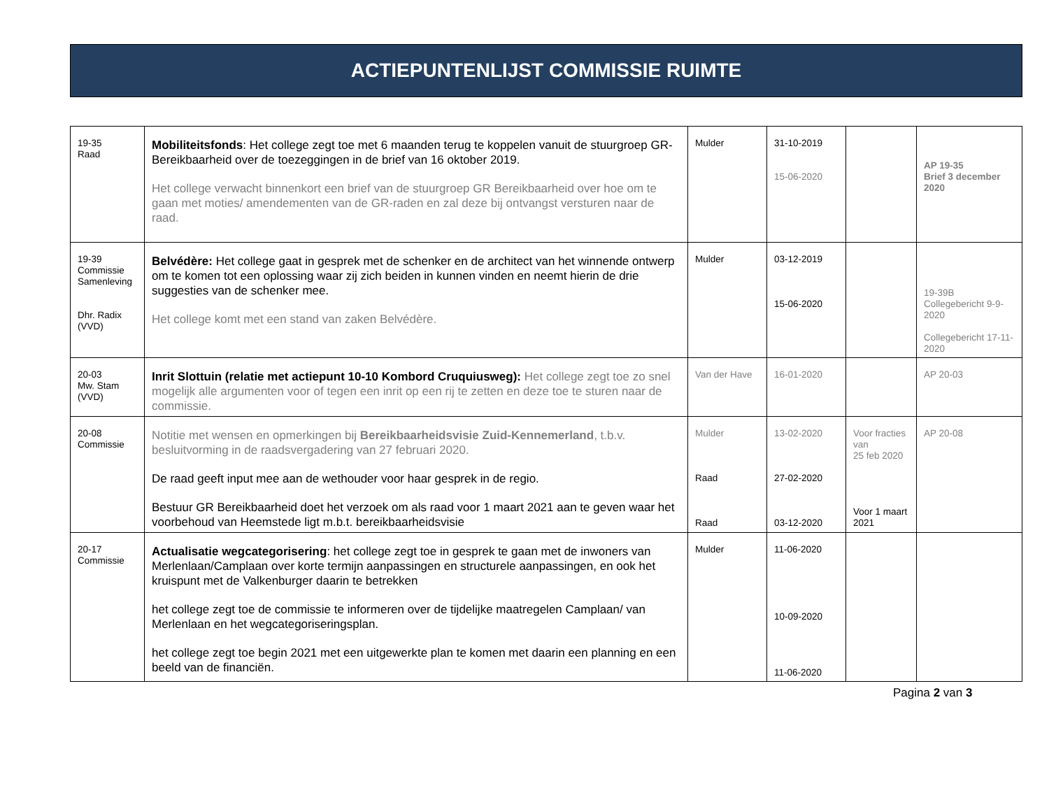ACTIEPUNTENLIJST COMMISSIE RUIMTE
| 19-35 Raad | Mobiliteitsfonds : Het college zegt toe met 6 maanden terug te koppelen vanuit de stuurgroep GR-Bereikbaarheid over de toezeggingen in de brief van 16 oktober 2019. Het college verwacht binnenkort een brief van de stuurgroep GR Bereikbaarheid over hoe om te gaan met moties/ amendementen van de GR-raden en zal deze bij ontvangst versturen naar de raad. | Mulder | 31-10-2019 15-06-2020 | | AP 19-35 Brief 3 december 2020 |
| 19-39 Commissie Samenleving Dhr. Radix (VVD) | Belvédère: Het college gaat in gesprek met de schenker en de architect van het winnende ontwerp om te komen tot een oplossing waar zij zich beiden in kunnen vinden en neemt hierin de drie suggesties van de schenker mee. Het college komt met een stand van zaken Belvédère. | Mulder | 03-12-2019 15-06-2020 | | 19-39B Collegebericht 9-9-2020 Collegebericht 17-11-2020 |
| 20-03 Mw. Stam (VVD) | Inrit Slottuin (relatie met actiepunt 10-10 Kombord Cruquiusweg): Het college zegt toe zo snel mogelijk alle argumenten voor of tegen een inrit op een rij te zetten en deze toe te sturen naar de commissie. | Van der Have | 16-01-2020 | | AP 20-03 |
| 20-08 Commissie | Notitie met wensen en opmerkingen bij Bereikbaarheidsvisie Zuid-Kennemerland , t.b.v. besluitvorming in de raadsvergadering van 27 februari 2020. De raad geeft input mee aan de wethouder voor haar gesprek in de regio. Bestuur GR Bereikbaarheid doet het verzoek om als raad voor 1 maart 2021 aan te geven waar het voorbehoud van Heemstede ligt m.b.t. bereikbaarheidsvisie | Mulder Raad Raad | 13-02-2020 27-02-2020 03-12-2020 | Voor fracties van 25 feb 2020 Voor 1 maart 2021 | AP 20-08 |
| 20-17 Commissie | Actualisatie wegcategorisering : het college zegt toe in gesprek te gaan met de inwoners van Merlenlaan/Camplaan over korte termijn aanpassingen en structurele aanpassingen, en ook het kruispunt met de Valkenburger daarin te betrekken het college zegt toe de commissie te informeren over de tijdelijke maatregelen Camplaan/ van Merlenlaan en het wegcategoriseringsplan. het college zegt toe begin 2021 met een uitgewerkte plan te komen met daarin een planning en een beeld van de financiën. | Mulder | 11-06-2020 10-09-2020 11-06-2020 | | |
Pagina 2 van 3